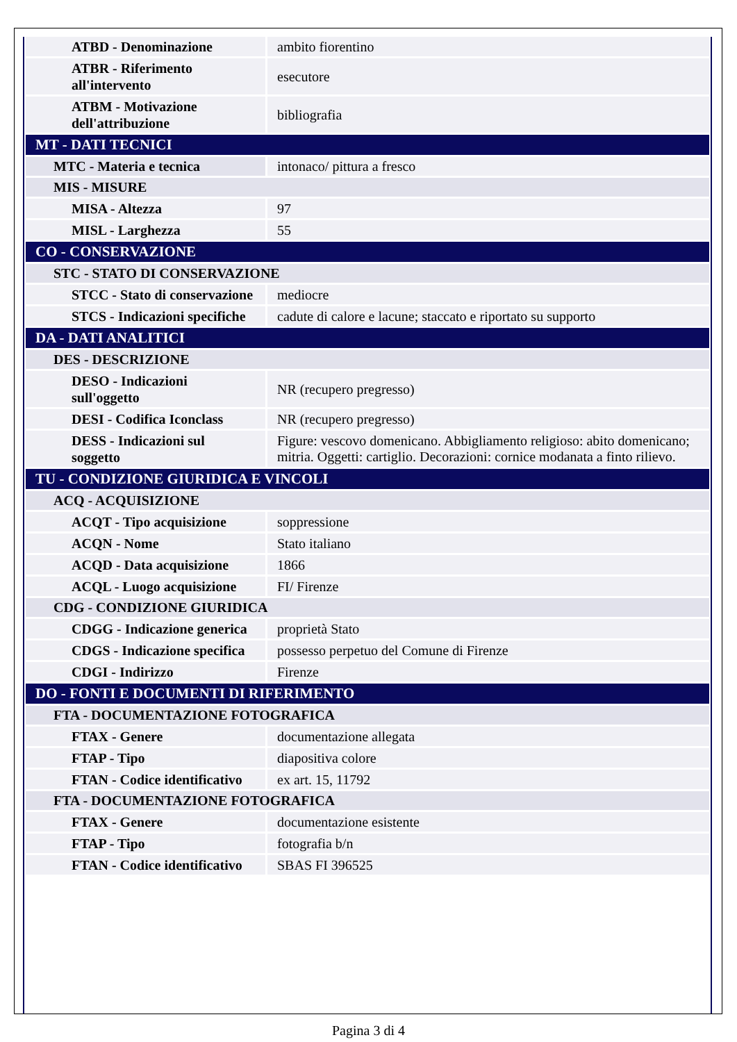| ATBD - Denominazione | ambito fiorentino |
| ATBR - Riferimento all'intervento | esecutore |
| ATBM - Motivazione dell'attribuzione | bibliografia |
| MT - DATI TECNICI | |
| MTC - Materia e tecnica | intonaco/ pittura a fresco |
| MIS - MISURE | |
| MISA - Altezza | 97 |
| MISL - Larghezza | 55 |
| CO - CONSERVAZIONE | |
| STC - STATO DI CONSERVAZIONE | |
| STCC - Stato di conservazione | mediocre |
| STCS - Indicazioni specifiche | cadute di calore e lacune; staccato e riportato su supporto |
| DA - DATI ANALITICI | |
| DES - DESCRIZIONE | |
| DESO - Indicazioni sull'oggetto | NR (recupero pregresso) |
| DESI - Codifica Iconclass | NR (recupero pregresso) |
| DESS - Indicazioni sul soggetto | Figure: vescovo domenicano. Abbigliamento religioso: abito domenicano; mitria. Oggetti: cartiglio. Decorazioni: cornice modanata a finto rilievo. |
| TU - CONDIZIONE GIURIDICA E VINCOLI | |
| ACQ - ACQUISIZIONE | |
| ACQT - Tipo acquisizione | soppressione |
| ACQN - Nome | Stato italiano |
| ACQD - Data acquisizione | 1866 |
| ACQL - Luogo acquisizione | FI/ Firenze |
| CDG - CONDIZIONE GIURIDICA | |
| CDGG - Indicazione generica | proprietà Stato |
| CDGS - Indicazione specifica | possesso perpetuo del Comune di Firenze |
| CDGI - Indirizzo | Firenze |
| DO - FONTI E DOCUMENTI DI RIFERIMENTO | |
| FTA - DOCUMENTAZIONE FOTOGRAFICA | |
| FTAX - Genere | documentazione allegata |
| FTAP - Tipo | diapositiva colore |
| FTAN - Codice identificativo | ex art. 15, 11792 |
| FTA - DOCUMENTAZIONE FOTOGRAFICA | |
| FTAX - Genere | documentazione esistente |
| FTAP - Tipo | fotografia b/n |
| FTAN - Codice identificativo | SBAS FI 396525 |
Pagina 3 di 4